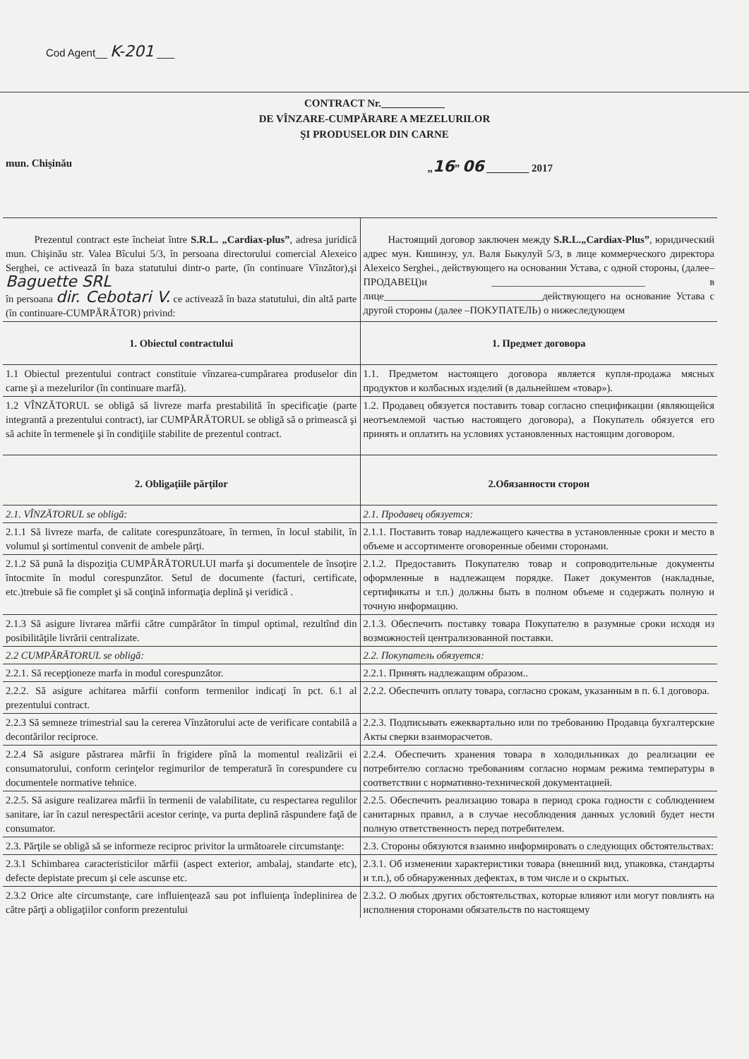Cod Agent__ K-201 ___
CONTRACT Nr.____________
DE VÎNZARE-CUMPĂRARE A MEZELURILOR
ŞI PRODUSELOR DIN CARNE
mun. Chişinău „16” 06 ________ 2017
| Prezentul contract este încheiat între S.R.L. „Cardiax-plus” , adresa juridică mun. Chişinău str. Valea Bîcului 5/3, în persoana directorului comercial Alexeico Serghei, ce activează în baza statutului dintr-o parte, (în continuare Vînzător),şi Baguette SRL în persoana dir. Cebotari V. ce activează în baza statutului, din altă parte (în continuare-CUMPĂRĂTOR) privind: | Настоящий договор заключен между S.R.L.„Cardiax-Plus” , юридический адрес мун. Кишинэу, ул. Валя Быкулуй 5/3, в лице коммерческого директора Alexeico Serghei., действующего на основании Устава, с одной стороны, (далее–ПРОДАВЕЦ)и ______________________________ в лице_______________________________действующего на основание Устава с другой стороны (далее –ПОКУПАТЕЛЬ) о нижеследующем |
| 1. Obiectul contractului | 1. Предмет договора |
| 1.1 Obiectul prezentului contract constituie vînzarea-cumpărarea produselor din carne şi a mezelurilor (în continuare marfă). | 1.1. Предметом настоящего договора является купля-продажа мясных продуктов и колбасных изделий (в дальнейшем «товар»). |
| 1.2 VÎNZĂTORUL se obligă să livreze marfa prestabilită în specificaţie (parte integrantă a prezentului contract), iar CUMPĂRĂTORUL se obligă să o primească şi să achite în termenele şi în condiţiile stabilite de prezentul contract. | 1.2. Продавец обязуется поставить товар согласно спецификации (являющейся неотъемлемой частью настоящего договора), а Покупатель обязуется его принять и оплатить на условиях установленных настоящим договором. |
| 2. Obligaţiile părţilor | 2.Обязанности сторон |
| 2.1. VÎNZĂTORUL se obligă: | 2.1. Продавец обязуется: |
| 2.1.1 Să livreze marfa, de calitate corespunzătoare, în termen, în locul stabilit, în volumul şi sortimentul convenit de ambele părţi. | 2.1.1. Поставить товар надлежащего качества в установленные сроки и место в объеме и ассортименте оговоренные обеими сторонами. |
| 2.1.2 Să pună la dispoziţia CUMPĂRĂTORULUI marfa şi documentele de însoţire întocmite în modul corespunzător. Setul de documente (facturi, certificate, etc.)trebuie să fie complet şi să conţină informaţia deplină şi veridică . | 2.1.2. Предоставить Покупателю товар и сопроводительные документы оформленные в надлежащем порядке. Пакет документов (накладные, сертификаты и т.п.) должны быть в полном объеме и содержать полную и точную информацию. |
| 2.1.3 Să asigure livrarea mărfii către cumpărător în timpul optimal, rezultînd din posibilităţile livrării centralizate. | 2.1.3. Обеспечить поставку товара Покупателю в разумные сроки исходя из возможностей централизованной поставки. |
| 2.2 CUMPĂRĂTORUL se obligă: | 2.2. Покупатель обязуется: |
| 2.2.1. Să recepţioneze marfa in modul corespunzător. | 2.2.1. Принять надлежащим образом.. |
| 2.2.2. Să asigure achitarea mărfii conform termenilor indicaţi în pct. 6.1 al prezentului contract. | 2.2.2. Обеспечить оплату товара, согласно срокам, указанным в п. 6.1 договора. |
| 2.2.3 Să semneze trimestrial sau la cererea Vînzătorului acte de verificare contabilă a decontărilor reciproce. | 2.2.3. Подписывать ежеквартально или по требованию Продавца бухгалтерские Акты сверки взаиморасчетов. |
| 2.2.4 Să asigure păstrarea mărfii în frigidere pînă la momentul realizării ei consumatorului, conform cerinţelor regimurilor de temperatură în corespundere cu documentele normative tehnice. | 2.2.4. Обеспечить хранения товара в холодильниках до реализации ее потребителю согласно требованиям согласно нормам режима температуры в соответствии с нормативно-технической документацией. |
| 2.2.5. Să asigure realizarea mărfii în termenii de valabilitate, cu respectarea regulilor sanitare, iar în cazul nerespectării acestor cerinţe, va purta deplină răspundere faţă de consumator. | 2.2.5. Обеспечить реализацию товара в период срока годности с соблюдением санитарных правил, а в случае несоблюдения данных условий будет нести полную ответственность перед потребителем. |
| 2.3. Părţile se obligă să se informeze reciproc privitor la următoarele circumstanţe: | 2.3. Стороны обязуются взаимно информировать о следующих обстоятельствах: |
| 2.3.1 Schimbarea caracteristicilor mărfii (aspect exterior, ambalaj, standarte etc), defecte depistate precum şi cele ascunse etc. | 2.3.1. Об изменении характеристики товара (внешний вид, упаковка, стандарты и т.п.), об обнаруженных дефектах, в том числе и о скрытых. |
| 2.3.2 Orice alte circumstanţe, care influienţează sau pot influienţa îndeplinirea de către părţi a obligaţiilor conform prezentului | 2.3.2. О любых других обстоятельствах, которые влияют или могут повлиять на исполнения сторонами обязательств по настоящему |